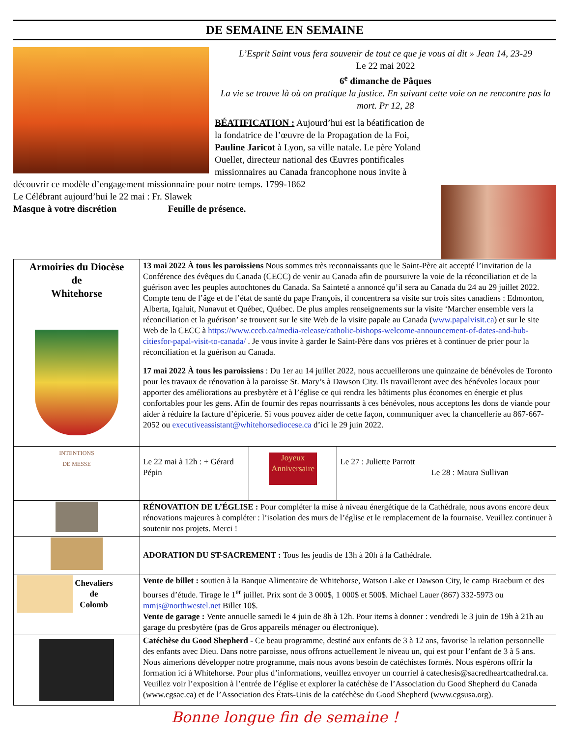DE SEMAINE EN SEMAINE
L’Esprit Saint vous fera souvenir de tout ce que je vous ai dit » Jean 14, 23-29
Le 22 mai 2022
6<sup>e</sup> dimanche de Pâques
La vie se trouve là où on pratique la justice. En suivant cette voie on ne rencontre pas la mort. Pr 12, 28
BÉATIFICATION : Aujourd’hui est la béatification de la fondatrice de l’œuvre de la Propagation de la Foi, Pauline Jaricot à Lyon, sa ville natale. Le père Yoland Ouellet, directeur national des Œuvres pontificales missionnaires au Canada francophone nous invite à découvrir ce modèle d’engagement missionnaire pour notre temps. 1799-1862
Le Célébrant aujourd’hui le 22 mai : Fr. Slawek
Masque à votre discrétion Feuille de présence.
| Armoiries du Diocèse de Whitehorse | 13 mai 2022 À tous les paroissiens Nous sommes très reconnaissants que le Saint-Père ait accepté l’invitation de la Conférence des évêques du Canada (CECC) de venir au Canada afin de poursuivre la voie de la réconciliation et de la guérison avec les peuples autochtones du Canada. Sa Sainteté a annoncé qu’il sera au Canada du 24 au 29 juillet 2022. Compte tenu de l’âge et de l’état de santé du pape François, il concentrera sa visite sur trois sites canadiens : Edmonton, Alberta, Iqaluit, Nunavut et Québec, Québec. De plus amples renseignements sur la visite ‘Marcher ensemble vers la réconciliation et la guérison’ se trouvent sur le site Web de la visite papale au Canada ( www.papalvisit.ca ) et sur le site Web de la CECC à https://www.cccb.ca/media-release/catholic-bishops-welcome-announcement-of-dates-and-hub-citiesfor-papal-visit-to-canada/ . Je vous invite à garder le Saint-Père dans vos prières et à continuer de prier pour la réconciliation et la guérison au Canada. 17 mai 2022 À tous les paroissiens : Du 1er au 14 juillet 2022, nous accueillerons une quinzaine de bénévoles de Toronto pour les travaux de rénovation à la paroisse St. Mary’s à Dawson City. Ils travailleront avec des bénévoles locaux pour apporter des améliorations au presbytère et à l’église ce qui rendra les bâtiments plus économes en énergie et plus confortables pour les gens. Afin de fournir des repas nourrissants à ces bénévoles, nous acceptons les dons de viande pour aider à réduire la facture d’épicerie. Si vous pouvez aider de cette façon, communiquer avec la chancellerie au 867-667-2052 ou executiveassistant@whitehorsediocese.ca d’ici le 29 juin 2022. | | |
| INTENTIONS DE MESSE | Le 22 mai à 12h : + Gérard Pépin | Joyeux Anniversaire | Le 27 : Juliette Parrott Le 28 : Maura Sullivan |
| | RÉNOVATION DE L’ÉGLISE : Pour compléter la mise à niveau énergétique de la Cathédrale, nous avons encore deux rénovations majeures à compléter : l’isolation des murs de l’église et le remplacement de la fournaise. Veuillez continuer à soutenir nos projets. Merci ! | | |
| | ADORATION DU ST-SACREMENT : Tous les jeudis de 13h à 20h à la Cathédrale. | | |
| Chevaliers de Colomb | Vente de billet : soutien à la Banque Alimentaire de Whitehorse, Watson Lake et Dawson City, le camp Braeburn et des bourses d’étude. Tirage le 1<sup>er</sup> juillet. Prix sont de 3 000$, 1 000$ et 500$. Michael Lauer (867) 332-5973 ou mmjs@northwestel.net Billet 10$. Vente de garage : Vente annuelle samedi le 4 juin de 8h à 12h. Pour items à donner : vendredi le 3 juin de 19h à 21h au garage du presbytère (pas de Gros appareils ménager ou électronique). | | |
| | Catéchèse du Good Shepherd - Ce beau programme, destiné aux enfants de 3 à 12 ans, favorise la relation personnelle des enfants avec Dieu. Dans notre paroisse, nous offrons actuellement le niveau un, qui est pour l’enfant de 3 à 5 ans. Nous aimerions développer notre programme, mais nous avons besoin de catéchistes formés. Nous espérons offrir la formation ici à Whitehorse. Pour plus d’informations, veuillez envoyer un courriel à catechesis@sacredheartcathedral.ca. Veuillez voir l’exposition à l’entrée de l’église et explorer la catéchèse de l’Association du Good Shepherd du Canada (www.cgsac.ca) et de l’Association des États-Unis de la catéchèse du Good Shepherd (www.cgsusa.org). | | |
Bonne longue fin de semaine !